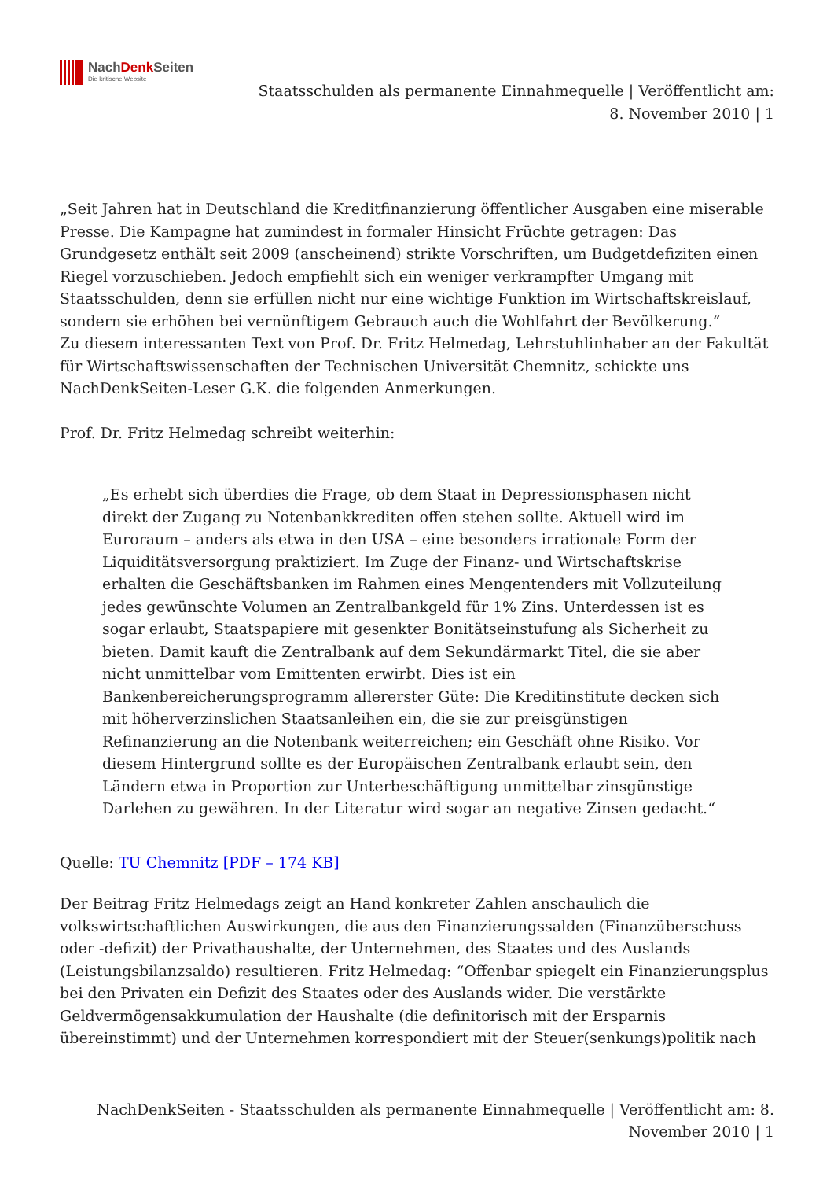NachDenk Seiten
Die kritische Website
Staatsschulden als permanente Einnahmequelle | Veröffentlicht am:
8. November 2010 | 1
„Seit Jahren hat in Deutschland die Kreditfinanzierung öffentlicher Ausgaben eine miserable Presse. Die Kampagne hat zumindest in formaler Hinsicht Früchte getragen: Das Grundgesetz enthält seit 2009 (anscheinend) strikte Vorschriften, um Budgetdefiziten einen Riegel vorzuschieben. Jedoch empfiehlt sich ein weniger verkrampfter Umgang mit Staatsschulden, denn sie erfüllen nicht nur eine wichtige Funktion im Wirtschaftskreislauf, sondern sie erhöhen bei vernünftigem Gebrauch auch die Wohlfahrt der Bevölkerung.“
Zu diesem interessanten Text von Prof. Dr. Fritz Helmedag, Lehrstuhlinhaber an der Fakultät für Wirtschaftswissenschaften der Technischen Universität Chemnitz, schickte uns NachDenkSeiten-Leser G.K. die folgenden Anmerkungen.
Prof. Dr. Fritz Helmedag schreibt weiterhin:
„Es erhebt sich überdies die Frage, ob dem Staat in Depressionsphasen nicht direkt der Zugang zu Notenbankkrediten offen stehen sollte. Aktuell wird im Euroraum – anders als etwa in den USA – eine besonders irrationale Form der Liquiditätsversorgung praktiziert. Im Zuge der Finanz- und Wirtschaftskrise erhalten die Geschäftsbanken im Rahmen eines Mengentenders mit Vollzuteilung jedes gewünschte Volumen an Zentralbankgeld für 1% Zins. Unterdessen ist es sogar erlaubt, Staatspapiere mit gesenkter Bonitätseinstufung als Sicherheit zu bieten. Damit kauft die Zentralbank auf dem Sekundärmarkt Titel, die sie aber nicht unmittelbar vom Emittenten erwirbt. Dies ist ein Bankenbereicherungsprogramm allererster Güte: Die Kreditinstitute decken sich mit höherverzinslichen Staatsanleihen ein, die sie zur preisgünstigen Refinanzierung an die Notenbank weiterreichen; ein Geschäft ohne Risiko. Vor diesem Hintergrund sollte es der Europäischen Zentralbank erlaubt sein, den Ländern etwa in Proportion zur Unterbeschäftigung unmittelbar zinsgünstige Darlehen zu gewähren. In der Literatur wird sogar an negative Zinsen gedacht.“
Quelle: TU Chemnitz [PDF – 174 KB]
Der Beitrag Fritz Helmedags zeigt an Hand konkreter Zahlen anschaulich die volkswirtschaftlichen Auswirkungen, die aus den Finanzierungssalden (Finanzüberschuss oder -defizit) der Privathaushalte, der Unternehmen, des Staates und des Auslands (Leistungsbilanzsaldo) resultieren. Fritz Helmedag: “Offenbar spiegelt ein Finanzierungsplus bei den Privaten ein Defizit des Staates oder des Auslands wider. Die verstärkte Geldvermögensakkumulation der Haushalte (die definitorisch mit der Ersparnis übereinstimmt) und der Unternehmen korrespondiert mit der Steuer(senkungs)politik nach
NachDenkSeiten - Staatsschulden als permanente Einnahmequelle | Veröffentlicht am: 8.
November 2010 | 1